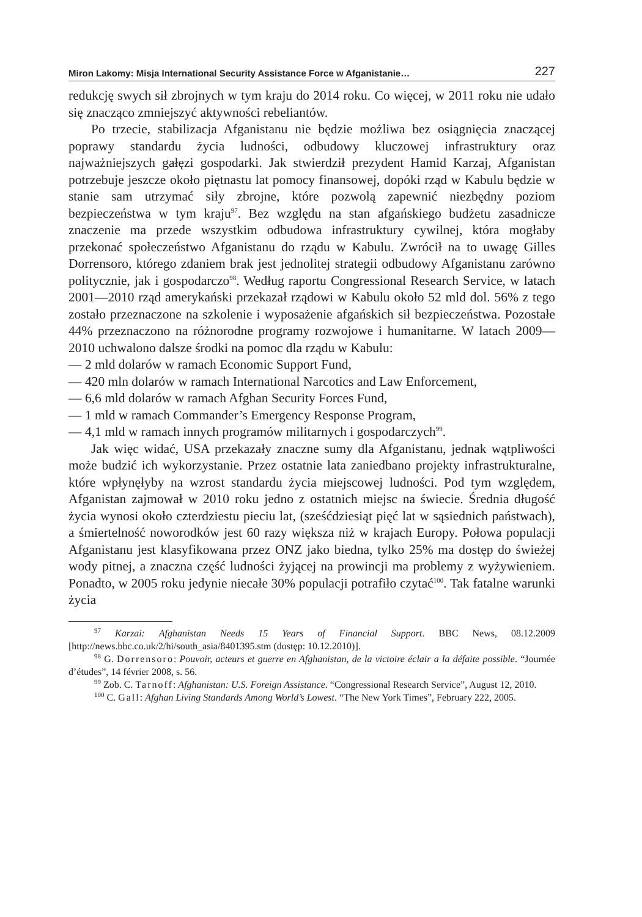Miron Lakomy: Misja International Security Assistance Force w Afganistanie… 227
redukcję swych sił zbrojnych w tym kraju do 2014 roku. Co więcej, w 2011 roku nie udało się znacząco zmniejszyć aktywności rebeliantów.
Po trzecie, stabilizacja Afganistanu nie będzie możliwa bez osiągnięcia znaczącej poprawy standardu życia ludności, odbudowy kluczowej infrastruktury oraz najważniejszych gałęzi gospodarki. Jak stwierdził prezydent Hamid Karzaj, Afganistan potrzebuje jeszcze około piętnastu lat pomocy finansowej, dopóki rząd w Kabulu będzie w stanie sam utrzymać siły zbrojne, które pozwolą zapewnić niezbędny poziom bezpieczeństwa w tym kraju<sup>97</sup>. Bez względu na stan afgańskiego budżetu zasadnicze znaczenie ma przede wszystkim odbudowa infrastruktury cywilnej, która mogłaby przekonać społeczeństwo Afganistanu do rządu w Kabulu. Zwrócił na to uwagę Gilles Dorrensoro, którego zdaniem brak jest jednolitej strategii odbudowy Afganistanu zarówno politycznie, jak i gospodarczo<sup>98</sup>. Według raportu Congressional Research Service, w latach 2001—2010 rząd amerykański przekazał rządowi w Kabulu około 52 mld dol. 56% z tego zostało przeznaczone na szkolenie i wyposażenie afgańskich sił bezpieczeństwa. Pozostałe 44% przeznaczono na różnorodne programy rozwojowe i humanitarne. W latach 2009—2010 uchwalono dalsze środki na pomoc dla rządu w Kabulu:
— 2 mld dolarów w ramach Economic Support Fund,
— 420 mln dolarów w ramach International Narcotics and Law Enforcement,
— 6,6 mld dolarów w ramach Afghan Security Forces Fund,
— 1 mld w ramach Commander’s Emergency Response Program,
— 4,1 mld w ramach innych programów militarnych i gospodarczych<sup>99</sup>.
Jak więc widać, USA przekazały znaczne sumy dla Afganistanu, jednak wątpliwości może budzić ich wykorzystanie. Przez ostatnie lata zaniedbano projekty infrastrukturalne, które wpłynęłyby na wzrost standardu życia miejscowej ludności. Pod tym względem, Afganistan zajmował w 2010 roku jedno z ostatnich miejsc na świecie. Średnia długość życia wynosi około czterdziestu pieciu lat, (sześćdziesiąt pięć lat w sąsiednich państwach), a śmiertelność noworodków jest 60 razy większa niż w krajach Europy. Połowa populacji Afganistanu jest klasyfikowana przez ONZ jako biedna, tylko 25% ma dostęp do świeżej wody pitnej, a znaczna część ludności żyjącej na prowincji ma problemy z wyżywieniem. Ponadto, w 2005 roku jedynie niecałe 30% populacji potrafiło czytać<sup>100</sup>. Tak fatalne warunki życia
<sup>97</sup> Karzai: Afghanistan Needs 15 Years of Financial Support. BBC News, 08.12.2009 [http://news.bbc.co.uk/2/hi/south_asia/8401395.stm (dostęp: 10.12.2010)].
<sup>98</sup> G. Dorrensoro: Pouvoir, acteurs et guerre en Afghanistan, de la victoire éclair a la défaite possible. “Journée d’études”, 14 février 2008, s. 56.
<sup>99</sup> Zob. C. Tarnoff: Afghanistan: U.S. Foreign Assistance. “Congressional Research Service”, August 12, 2010.
<sup>100</sup> C. Gall: Afghan Living Standards Among World’s Lowest. “The New York Times”, February 222, 2005.